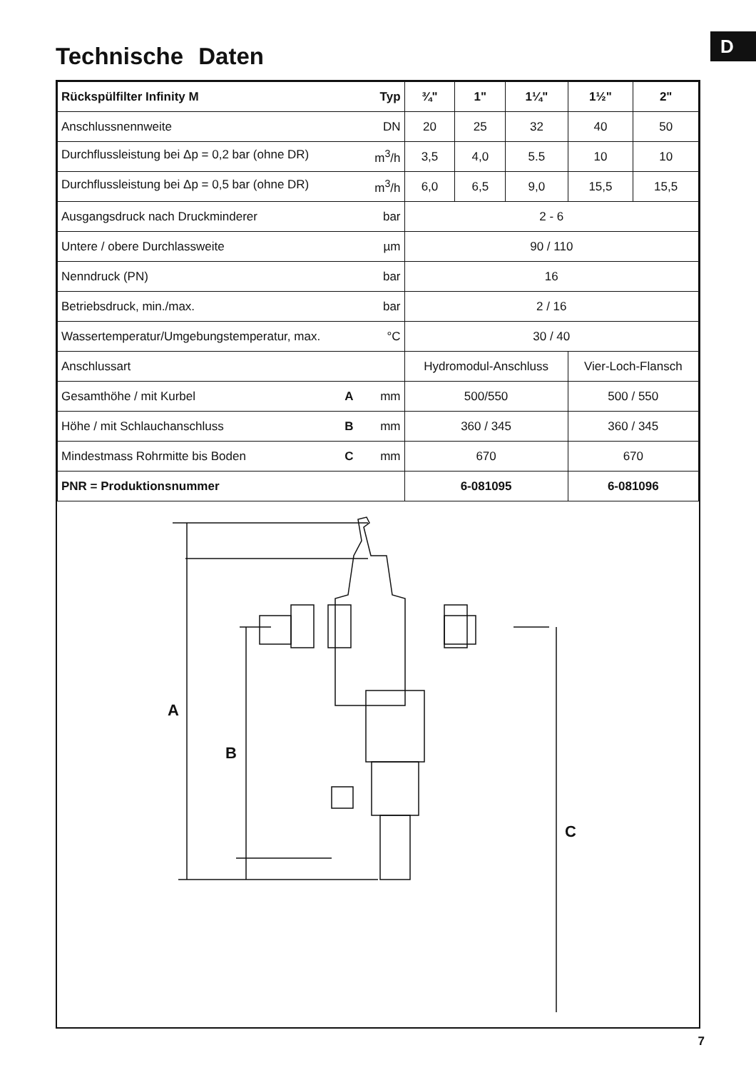D
Technische Daten
| Rückspülfilter Infinity M Typ | ¾" | 1" | 1¼" | 1½" | 2" |
| --- | --- | --- | --- | --- | --- |
| Anschlussnennweite DN | 20 | 25 | 32 | 40 | 50 |
| Durchflussleistung bei Δp = 0,2 bar (ohne DR) m<sup>3</sup>/h | 3,5 | 4,0 | 5.5 | 10 | 10 |
| Durchflussleistung bei Δp = 0,5 bar (ohne DR) m<sup>3</sup>/h | 6,0 | 6,5 | 9,0 | 15,5 | 15,5 |
| Ausgangsdruck nach Druckminderer bar | 2 - 6 | | | | |
| Untere / obere Durchlassweite µm | 90 / 110 | | | | |
| Nenndruck (PN) bar | 16 | | | | |
| Betriebsdruck, min./max. bar | 2 / 16 | | | | |
| Wassertemperatur/Umgebungstemperatur, max. °C | 30 / 40 | | | | |
| Anschlussart | Hydromodul-Anschluss | | | Vier-Loch-Flansch | |
| Gesamthöhe / mit Kurbel A mm | 500/550 | | | 500 / 550 | |
| Höhe / mit Schlauchanschluss B mm | 360 / 345 | | | 360 / 345 | |
| Mindestmass Rohrmitte bis Boden C mm | 670 | | | 670 | |
| PNR = Produktionsnummer | 6-081095 | | | 6-081096 | |
A
B
C
7